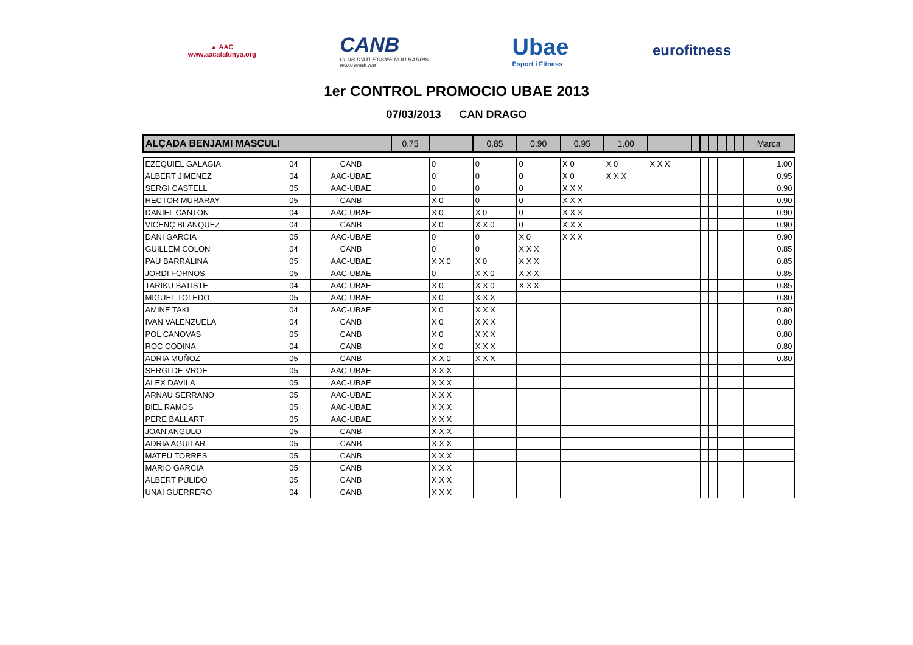▲ AAC
www.aacatalunya.org
CANB
CLUB D'ATLETISME NOU BARRIS
www.canb.cat
Ubae
Esport i Fitness
eurofitness
1er CONTROL PROMOCIO UBAE 2013
07/03/2013 CAN DRAGO
| ALÇADA BENJAMI MASCULI | | | 0.75 | | 0.85 | 0.90 | 0.95 | 1.00 | | | | | | | | Marca |
| --- | --- | --- | --- | --- | --- | --- | --- | --- | --- | --- | --- | --- | --- | --- | --- | --- |
| EZEQUIEL GALAGIA | 04 | CANB | | 0 | 0 | 0 | X 0 | X 0 | X X X | | | | | | | 1.00 |
| ALBERT JIMENEZ | 04 | AAC-UBAE | | 0 | 0 | 0 | X 0 | X X X | | | | | | | | 0.95 |
| SERGI CASTELL | 05 | AAC-UBAE | | 0 | 0 | 0 | X X X | | | | | | | | | 0.90 |
| HECTOR MURARAY | 05 | CANB | | X 0 | 0 | 0 | X X X | | | | | | | | | 0.90 |
| DANIEL CANTON | 04 | AAC-UBAE | | X 0 | X 0 | 0 | X X X | | | | | | | | | 0.90 |
| VICENÇ BLANQUEZ | 04 | CANB | | X 0 | X X 0 | 0 | X X X | | | | | | | | | 0.90 |
| DANI GARCIA | 05 | AAC-UBAE | | 0 | 0 | X 0 | X X X | | | | | | | | | 0.90 |
| GUILLEM COLON | 04 | CANB | | 0 | 0 | X X X | | | | | | | | | | 0.85 |
| PAU BARRALINA | 05 | AAC-UBAE | | X X 0 | X 0 | X X X | | | | | | | | | | 0.85 |
| JORDI FORNOS | 05 | AAC-UBAE | | 0 | X X 0 | X X X | | | | | | | | | | 0.85 |
| TARIKU BATISTE | 04 | AAC-UBAE | | X 0 | X X 0 | X X X | | | | | | | | | | 0.85 |
| MIGUEL TOLEDO | 05 | AAC-UBAE | | X 0 | X X X | | | | | | | | | | | 0.80 |
| AMINE TAKI | 04 | AAC-UBAE | | X 0 | X X X | | | | | | | | | | | 0.80 |
| IVAN VALENZUELA | 04 | CANB | | X 0 | X X X | | | | | | | | | | | 0.80 |
| POL CANOVAS | 05 | CANB | | X 0 | X X X | | | | | | | | | | | 0.80 |
| ROC CODINA | 04 | CANB | | X 0 | X X X | | | | | | | | | | | 0.80 |
| ADRIA MUÑOZ | 05 | CANB | | X X 0 | X X X | | | | | | | | | | | 0.80 |
| SERGI DE VROE | 05 | AAC-UBAE | | X X X | | | | | | | | | | | | |
| ALEX DAVILA | 05 | AAC-UBAE | | X X X | | | | | | | | | | | | |
| ARNAU SERRANO | 05 | AAC-UBAE | | X X X | | | | | | | | | | | | |
| BIEL RAMOS | 05 | AAC-UBAE | | X X X | | | | | | | | | | | | |
| PERE BALLART | 05 | AAC-UBAE | | X X X | | | | | | | | | | | | |
| JOAN ANGULO | 05 | CANB | | X X X | | | | | | | | | | | | |
| ADRIA AGUILAR | 05 | CANB | | X X X | | | | | | | | | | | | |
| MATEU TORRES | 05 | CANB | | X X X | | | | | | | | | | | | |
| MARIO GARCIA | 05 | CANB | | X X X | | | | | | | | | | | | |
| ALBERT PULIDO | 05 | CANB | | X X X | | | | | | | | | | | | |
| UNAI GUERRERO | 04 | CANB | | X X X | | | | | | | | | | | | |